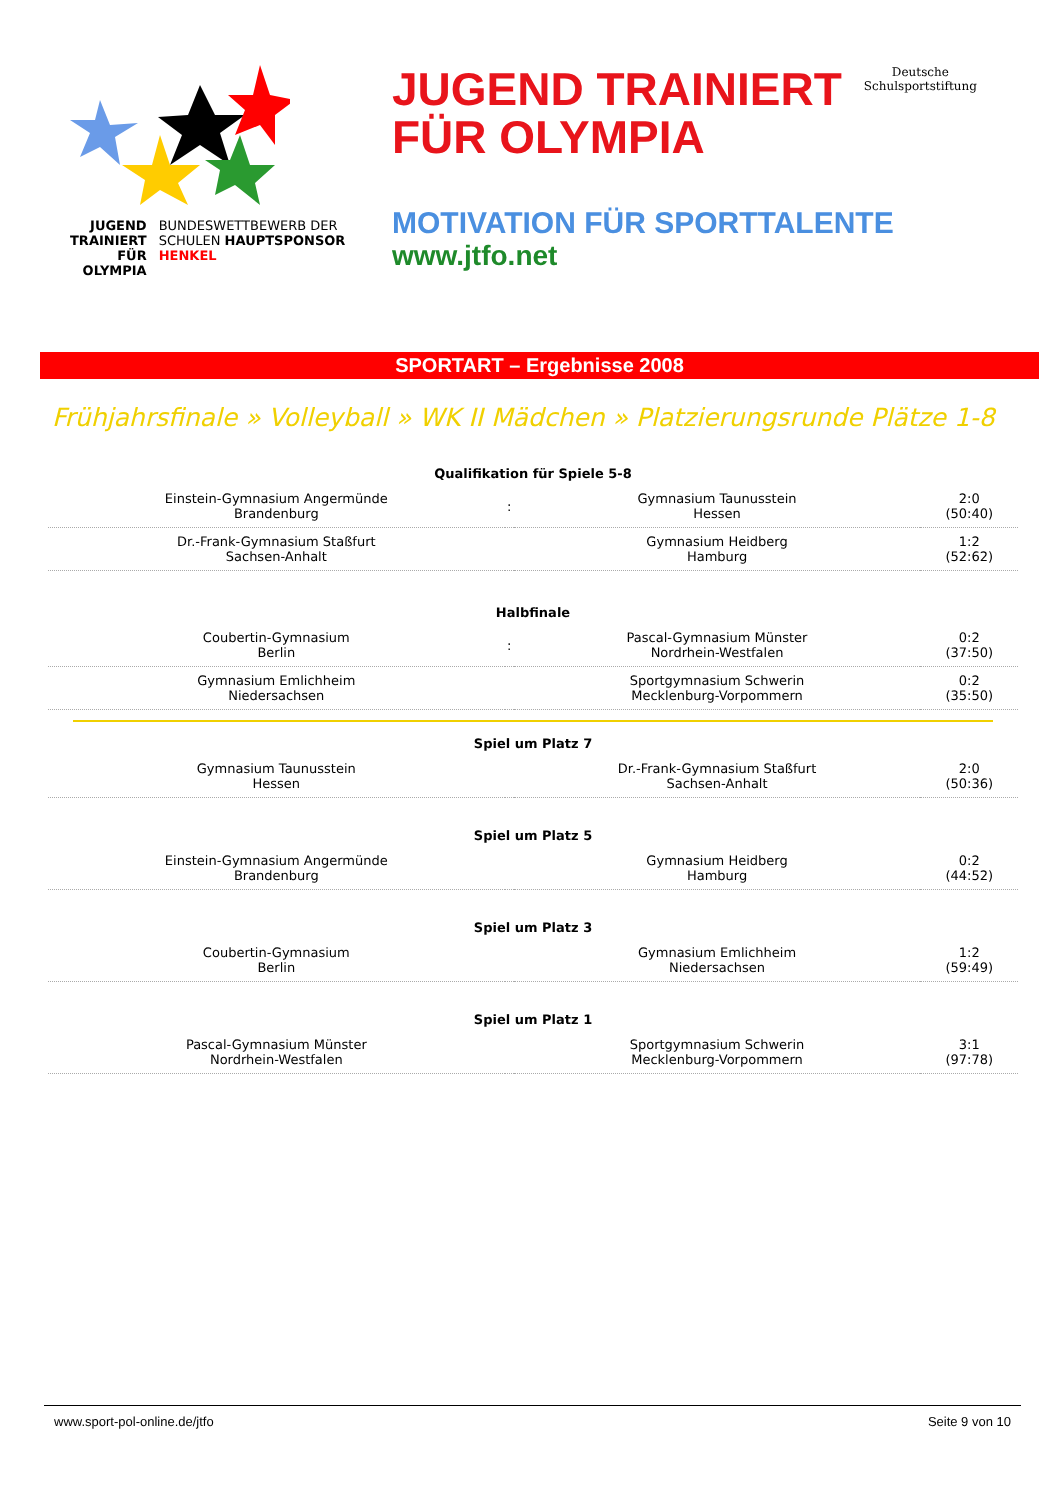JUGEND TRAINIERT FÜR OLYMPIA
BUNDESWETTBEWERB DER SCHULEN HAUPTSPONSOR HENKEL
JUGEND TRAINIERT
FÜR OLYMPIA
Deutsche
Schulsportstiftung
MOTIVATION FÜR SPORTTALENTE
www.jtfo.net
SPORTART – Ergebnisse 2008
Frühjahrsfinale » Volleyball » WK II Mädchen » Platzierungsrunde Plätze 1-8
| Qualifikation für Spiele 5-8 | | | |
| Einstein-Gymnasium Angermünde Brandenburg | : | Gymnasium Taunusstein Hessen | 2:0 (50:40) |
| Dr.-Frank-Gymnasium Staßfurt Sachsen-Anhalt | | Gymnasium Heidberg Hamburg | 1:2 (52:62) |
| Halbfinale | | | |
| Coubertin-Gymnasium Berlin | : | Pascal-Gymnasium Münster Nordrhein-Westfalen | 0:2 (37:50) |
| Gymnasium Emlichheim Niedersachsen | | Sportgymnasium Schwerin Mecklenburg-Vorpommern | 0:2 (35:50) |
| Spiel um Platz 7 | | | |
| Gymnasium Taunusstein Hessen | | Dr.-Frank-Gymnasium Staßfurt Sachsen-Anhalt | 2:0 (50:36) |
| Spiel um Platz 5 | | | |
| Einstein-Gymnasium Angermünde Brandenburg | | Gymnasium Heidberg Hamburg | 0:2 (44:52) |
| Spiel um Platz 3 | | | |
| Coubertin-Gymnasium Berlin | | Gymnasium Emlichheim Niedersachsen | 1:2 (59:49) |
| Spiel um Platz 1 | | | |
| Pascal-Gymnasium Münster Nordrhein-Westfalen | | Sportgymnasium Schwerin Mecklenburg-Vorpommern | 3:1 (97:78) |
www.sport-pol-online.de/jtfo Seite 9 von 10